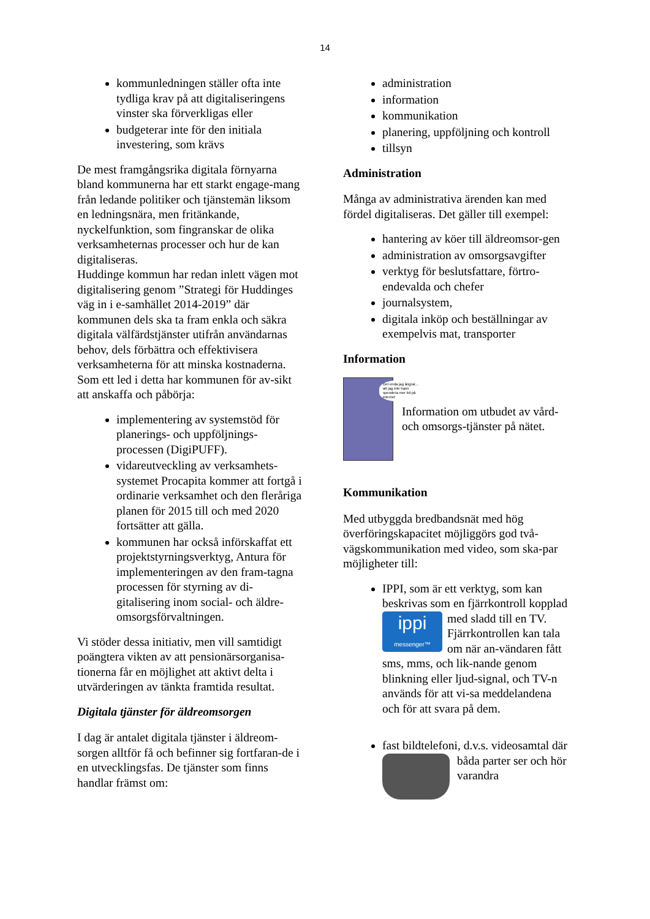14
kommunledningen ställer ofta inte tydliga krav på att digitaliseringens vinster ska förverkligas eller
budgeterar inte för den initiala investering, som krävs
De mest framgångsrika digitala förnyarna bland kommunerna har ett starkt engage-mang från ledande politiker och tjänstemän liksom en ledningsnära, men fritänkande, nyckelfunktion, som fingranskar de olika verksamheternas processer och hur de kan digitaliseras.
Huddinge kommun har redan inlett vägen mot digitalisering genom ”Strategi för Huddinges väg in i e-samhället 2014-2019” där kommunen dels ska ta fram enkla och säkra digitala välfärdstjänster utifrån användarnas behov, dels förbättra och effektivisera verksamheterna för att minska kostnaderna.
Som ett led i detta har kommunen för av-sikt att anskaffa och påbörja:
implementering av systemstöd för planerings- och uppföljnings-processen (DigiPUFF).
vidareutveckling av verksamhets-systemet Procapita kommer att fortgå i ordinarie verksamhet och den fleråriga planen för 2015 till och med 2020 fortsätter att gälla.
kommunen har också införskaffat ett projektstyrningsverktyg, Antura för implementeringen av den fram-tagna processen för styrning av di-gitalisering inom social- och äldre-omsorgsförvaltningen.
Vi stöder dessa initiativ, men vill samtidigt poängtera vikten av att pensionärsorganisa-tionerna får en möjlighet att aktivt delta i utvärderingen av tänkta framtida resultat.
Digitala tjänster för äldreomsorgen
I dag är antalet digitala tjänster i äldreom-sorgen alltför få och befinner sig fortfaran-de i en utvecklingsfas. De tjänster som finns handlar främst om:
administration
information
kommunikation
planering, uppföljning och kontroll
tillsyn
Administration
Många av administrativa ärenden kan med fördel digitaliseras. Det gäller till exempel:
hantering av köer till äldreomsor-gen
administration av omsorgsavgifter
verktyg för beslutsfattare, förtro-endevalda och chefer
journalsystem,
digitala inköp och beställningar av exempelvis mat, transporter
Information
Det enda jag ångrar... att jag inte hann spendera mer tid på internet
Information om utbudet av vård- och omsorgs-tjänster på nätet.
Kommunikation
Med utbyggda bredbandsnät med hög överföringskapacitet möjliggörs god två-vägskommunikation med video, som ska-par möjligheter till:
IPPI, som är ett verktyg, som kan beskrivas som en fjärrkontroll ippi
messenger™ kopplad med sladd till en TV. Fjärrkontrollen kan tala om när an-vändaren fått sms, mms, och lik-nande genom blinkning eller ljud-signal, och TV-n används för att vi-sa meddelandena och för att svara på dem.
fast bildtelefoni, d.v.s. videosamtal där båda parter ser och hör varandra